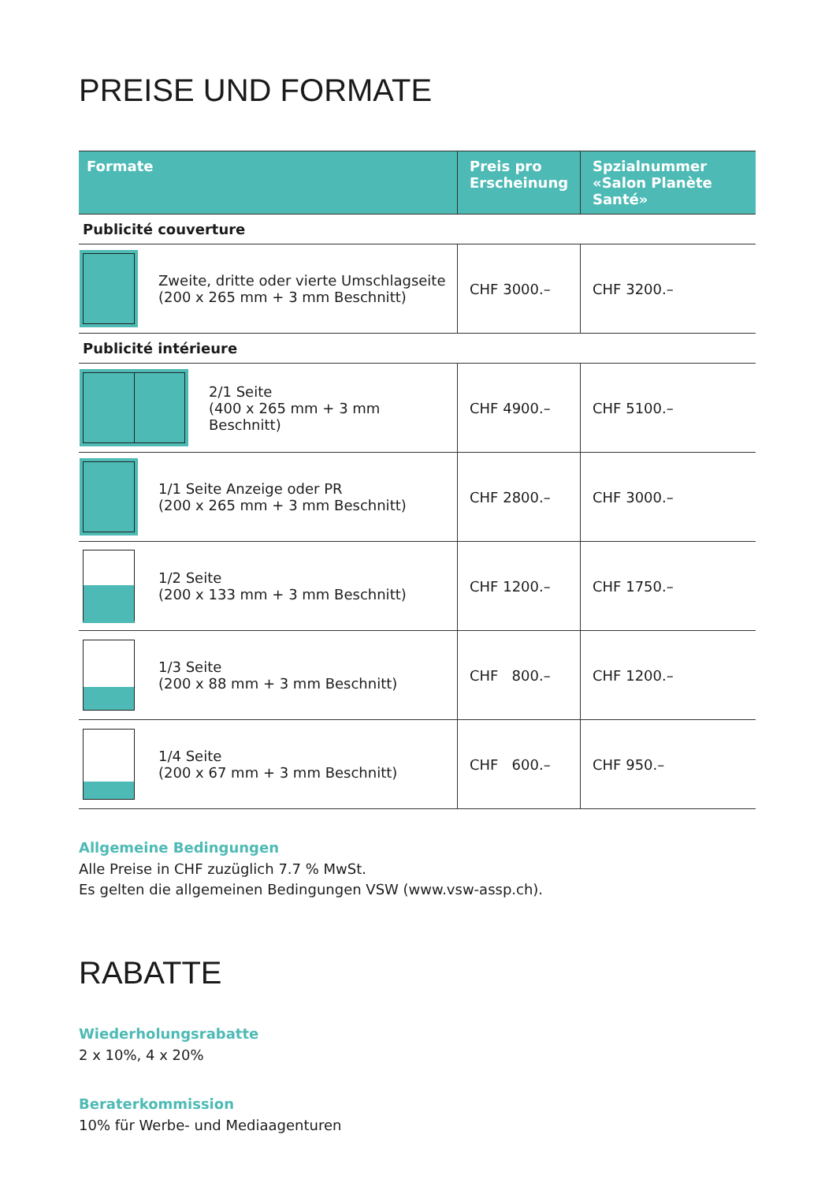PREISE UND FORMATE
| Formate | Preis pro Erscheinung | Spzialnummer «Salon Planète Santé» |
| --- | --- | --- |
| Publicité couverture | | |
| Zweite, dritte oder vierte Umschlagseite (200 x 265 mm + 3 mm Beschnitt) | CHF 3000.– | CHF 3200.– |
| Publicité intérieure | | |
| 2/1 Seite (400 x 265 mm + 3 mm Beschnitt) | CHF 4900.– | CHF 5100.– |
| 1/1 Seite Anzeige oder PR (200 x 265 mm + 3 mm Beschnitt) | CHF 2800.– | CHF 3000.– |
| 1/2 Seite (200 x 133 mm + 3 mm Beschnitt) | CHF 1200.– | CHF 1750.– |
| 1/3 Seite (200 x 88 mm + 3 mm Beschnitt) | CHF 800.– | CHF 1200.– |
| 1/4 Seite (200 x 67 mm + 3 mm Beschnitt) | CHF 600.– | CHF 950.– |
Allgemeine Bedingungen
Alle Preise in CHF zuzüglich 7.7 % MwSt.
Es gelten die allgemeinen Bedingungen VSW (www.vsw-assp.ch).
RABATTE
Wiederholungsrabatte
2 x 10%, 4 x 20%
Beraterkommission
10% für Werbe- und Mediaagenturen